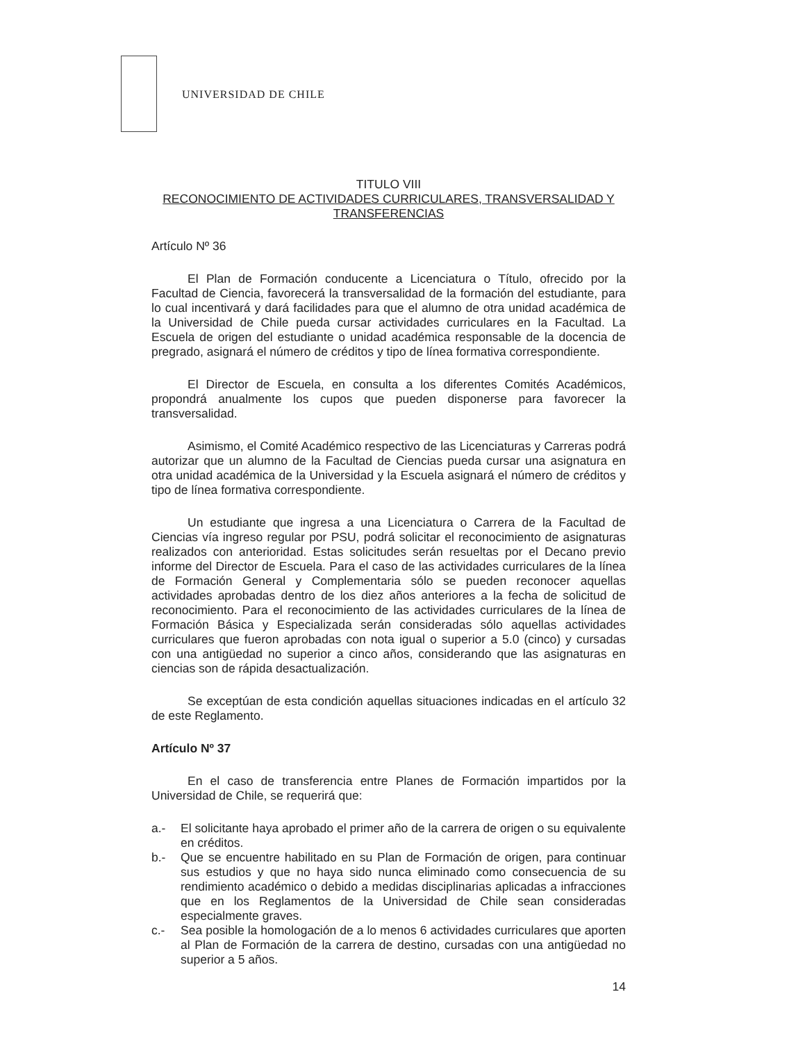UNIVERSIDAD DE CHILE
TITULO VIII
RECONOCIMIENTO DE ACTIVIDADES CURRICULARES, TRANSVERSALIDAD Y TRANSFERENCIAS
Artículo Nº 36
El Plan de Formación conducente a Licenciatura o Título, ofrecido por la Facultad de Ciencia, favorecerá la transversalidad de la formación del estudiante, para lo cual incentivará y dará facilidades para que el alumno de otra unidad académica de la Universidad de Chile pueda cursar actividades curriculares en la Facultad. La Escuela de origen del estudiante o unidad académica responsable de la docencia de pregrado, asignará el número de créditos y tipo de línea formativa correspondiente.
El Director de Escuela, en consulta a los diferentes Comités Académicos, propondrá anualmente los cupos que pueden disponerse para favorecer la transversalidad.
Asimismo, el Comité Académico respectivo de las Licenciaturas y Carreras podrá autorizar que un alumno de la Facultad de Ciencias pueda cursar una asignatura en otra unidad académica de la Universidad y la Escuela asignará el número de créditos y tipo de línea formativa correspondiente.
Un estudiante que ingresa a una Licenciatura o Carrera de la Facultad de Ciencias vía ingreso regular por PSU, podrá solicitar el reconocimiento de asignaturas realizados con anterioridad. Estas solicitudes serán resueltas por el Decano previo informe del Director de Escuela. Para el caso de las actividades curriculares de la línea de Formación General y Complementaria sólo se pueden reconocer aquellas actividades aprobadas dentro de los diez años anteriores a la fecha de solicitud de reconocimiento. Para el reconocimiento de las actividades curriculares de la línea de Formación Básica y Especializada serán consideradas sólo aquellas actividades curriculares que fueron aprobadas con nota igual o superior a 5.0 (cinco) y cursadas con una antigüedad no superior a cinco años, considerando que las asignaturas en ciencias son de rápida desactualización.
Se exceptúan de esta condición aquellas situaciones indicadas en el artículo 32 de este Reglamento.
Artículo Nº 37
En el caso de transferencia entre Planes de Formación impartidos por la Universidad de Chile, se requerirá que:
a.- El solicitante haya aprobado el primer año de la carrera de origen o su equivalente en créditos.
b.- Que se encuentre habilitado en su Plan de Formación de origen, para continuar sus estudios y que no haya sido nunca eliminado como consecuencia de su rendimiento académico o debido a medidas disciplinarias aplicadas a infracciones que en los Reglamentos de la Universidad de Chile sean consideradas especialmente graves.
c.- Sea posible la homologación de a lo menos 6 actividades curriculares que aporten al Plan de Formación de la carrera de destino, cursadas con una antigüedad no superior a 5 años.
14